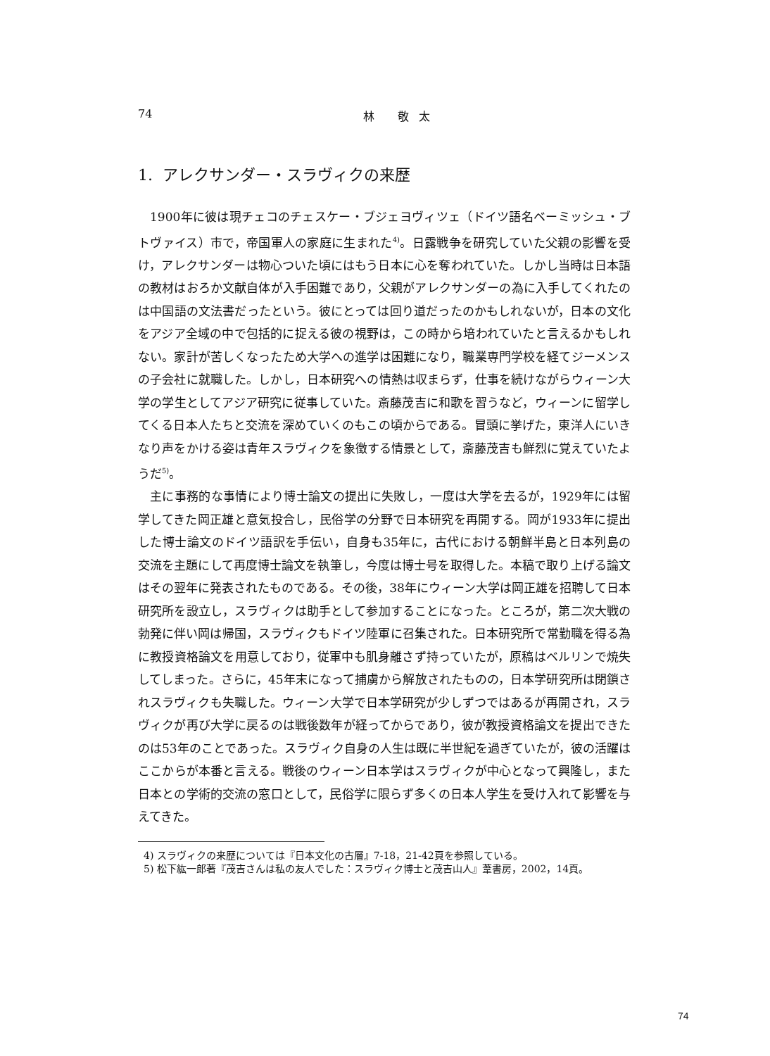74 林 敬太
1. アレクサンダー・スラヴィクの来歴
1900年に彼は現チェコのチェスケー・ブジェヨヴィツェ（ドイツ語名ベーミッシュ・ブトヴァイス）市で，帝国軍人の家庭に生まれた<sup>4)</sup>。日露戦争を研究していた父親の影響を受け，アレクサンダーは物心ついた頃にはもう日本に心を奪われていた。しかし当時は日本語の教材はおろか文献自体が入手困難であり，父親がアレクサンダーの為に入手してくれたのは中国語の文法書だったという。彼にとっては回り道だったのかもしれないが，日本の文化をアジア全域の中で包括的に捉える彼の視野は，この時から培われていたと言えるかもしれない。家計が苦しくなったため大学への進学は困難になり，職業専門学校を経てジーメンスの子会社に就職した。しかし，日本研究への情熱は収まらず，仕事を続けながらウィーン大学の学生としてアジア研究に従事していた。斎藤茂吉に和歌を習うなど，ウィーンに留学してくる日本人たちと交流を深めていくのもこの頃からである。冒頭に挙げた，東洋人にいきなり声をかける姿は青年スラヴィクを象徴する情景として，斎藤茂吉も鮮烈に覚えていたようだ<sup>5)</sup>。
主に事務的な事情により博士論文の提出に失敗し，一度は大学を去るが，1929年には留学してきた岡正雄と意気投合し，民俗学の分野で日本研究を再開する。岡が1933年に提出した博士論文のドイツ語訳を手伝い，自身も35年に，古代における朝鮮半島と日本列島の交流を主題にして再度博士論文を執筆し，今度は博士号を取得した。本稿で取り上げる論文はその翌年に発表されたものである。その後，38年にウィーン大学は岡正雄を招聘して日本研究所を設立し，スラヴィクは助手として参加することになった。ところが，第二次大戦の勃発に伴い岡は帰国，スラヴィクもドイツ陸軍に召集された。日本研究所で常勤職を得る為に教授資格論文を用意しており，従軍中も肌身離さず持っていたが，原稿はベルリンで焼失してしまった。さらに，45年末になって捕虜から解放されたものの，日本学研究所は閉鎖されスラヴィクも失職した。ウィーン大学で日本学研究が少しずつではあるが再開され，スラヴィクが再び大学に戻るのは戦後数年が経ってからであり，彼が教授資格論文を提出できたのは53年のことであった。スラヴィク自身の人生は既に半世紀を過ぎていたが，彼の活躍はここからが本番と言える。戦後のウィーン日本学はスラヴィクが中心となって興隆し，また日本との学術的交流の窓口として，民俗学に限らず多くの日本人学生を受け入れて影響を与えてきた。
4) スラヴィクの来歴については『日本文化の古層』7-18，21-42頁を参照している。
5) 松下紘一郎著『茂吉さんは私の友人でした：スラヴィク博士と茂吉山人』葦書房，2002，14頁。
74